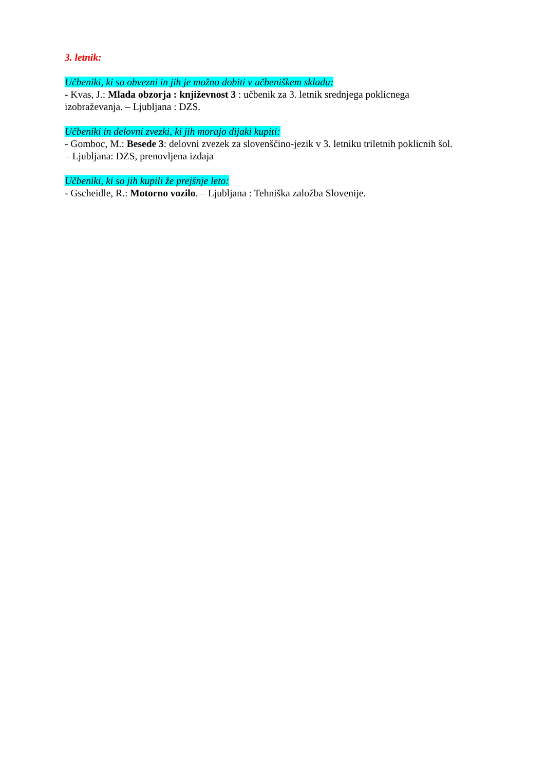3. letnik:
Učbeniki, ki so obvezni in jih je možno dobiti v učbeniškem skladu:
- Kvas, J.: Mlada obzorja : književnost 3 : učbenik za 3. letnik srednjega poklicnega
izobraževanja. – Ljubljana : DZS.
Učbeniki in delovni zvezki, ki jih morajo dijaki kupiti:
- Gomboc, M.: Besede 3: delovni zvezek za slovenščino-jezik v 3. letniku triletnih poklicnih šol.
– Ljubljana: DZS, prenovljena izdaja
Učbeniki, ki so jih kupili že prejšnje leto:
- Gscheidle, R.: Motorno vozilo. – Ljubljana : Tehniška založba Slovenije.